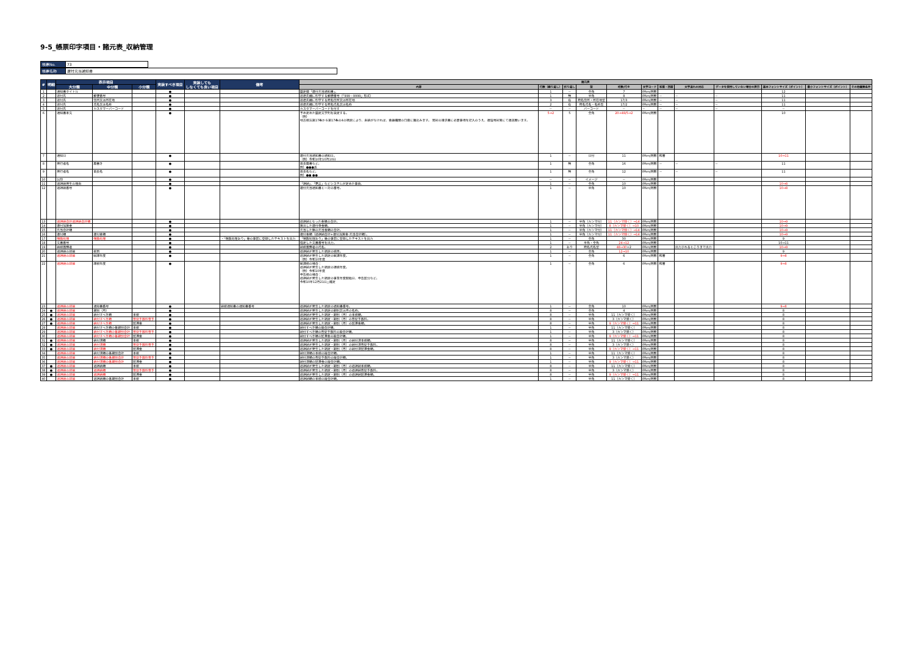9-5_帳票印字項目・諸元表_収納管理
| 帳票No. | 73 |
| 帳票名称 | 還付充当通知書 |
| # | 明細 | 表示項目 | | | 実装すべき項目 | 実装しても しなくても良い項目 | 備考 | 諸元表 | | | | | | | | | | | |
| --- | --- | --- | --- | --- | --- | --- | --- | --- | --- | --- | --- | --- | --- | --- | --- | --- | --- | --- | --- |
| | | 大分類 | 中分類 | 小分類 | | | | 内容 | 行数（繰り返し） | 折り返し | 型 | 桁数/行※ | 文字コード | 和暦・西暦 | 文字溢れの対応 | データを保持していない場合の表示 | 基本フォントサイズ（ポイント） | 最小フォントサイズ（ポイント） | その他編集条件 |
| 1 | | 通知書タイトル | | | ● | | | 固定値「還付充当通知書」。 | 1 | － | 全角 | 7 | IPAmj明朝 | | | | 12 | | |
| 2 | | 送付先 | 郵便番号 | | ● | | | 送達先欄に印字する郵便番号（「999－9999」形式） | 1 | 無 | 半角 | 8 | IPAmj明朝 | － | － | － | 11 | | |
| 3 | | 送付先 | 住所又は所在地 | | ● | | | 送達先欄に印字する宛名住所又は所在地 | 3 | 有 | 宛名住所・所在地型 | 17/3 | IPAmj明朝 | － | － | － | 11 | | |
| 4 | | 送付先 | 氏名又は名称 | | ● | | | 送達先欄に印字する宛名氏名又は名称 | 2 | 有 | 宛名氏名・名称型 | 17/2 | IPAmj明朝 | － | － | － | 11 | | |
| 5 | | 送付先 | カスタマーバーコード | | ● | | | カスタマーバーコードを付す | － | － | バーコード | － | － | － | － | － | － | | |
| 6 | | 通知書本文 | | | ● | | | 予め定めた固定文字列を設定する。 （例） 地方税法第17条から第17条の4の規定により、未納がなければ、金融機関の口座に振込みます。 同封の請求書に必要事項を記入のうえ、返信用封筒にて返送願います。 | 5→2 | 5 | 全角 | 20→48/5→2 | IPAmj明朝 | | | | 10 | | |
| 7 | | 通知日 | | | ● | | | 還付充当通知書の通知日。 （例）令和10年10月10日 | 1 | － | 日付 | 11 | IPAmj明朝 | 和暦 | | | 10→11 | | |
| 8 | | 発行者名 | 肩書き | | ● | | | 首長肩書など。 例）●●●長 | 1 | 無 | 全角 | 16 | IPAmj明朝 | － | － | － | 11 | | |
| 9 | | 発行者名 | 首長名 | | ● | | | 首長名など。 例）●● ●● | 1 | 無 | 全角 | 12 | IPAmj明朝 | － | － | － | 11 | | |
| 10 | | 公印 | | | ● | | | | － | － | イメージ | － | IPAmj明朝 | | | | | | |
| 11 | | 過誤納発生の理由 | | | ● | | | 「誤納」、「更正」などシステムが定めた事由。 | 1 | － | 全角 | 10 | IPAmj明朝 | | | | 10→8 | | |
| 12 | | 過誤納番号 | | | ● | | | 還付充当通知書と一対の番号。 | 1 | － | 半角 | 10 | IPAmj明朝 | | | | 10→8 | | |
| 13 | | 過誤納合計過誤納合計額 | | | ● | | | 過誤納となった金額の合計。 | 1 | － | 半角（カンマ付） | 11（カンマ除く）→14 | IPAmj明朝 | | | | 10→9 | | |
| 14 | | 還付加算金 | | | ● | | | 算出した還付傘金額。 | 1 | － | 半角（カンマ付） | 8（カンマ除く）→10 | IPAmj明朝 | | | | 10→9 | | |
| 15 | | 充当合計額 | | | ● | | | 充当した際の充当金額の合計。 | 1 | － | 半角（カンマ付） | 11（カンマ除く）→14 | IPAmj明朝 | | | | 10→9 | | |
| 16 | | 還付額 | 還付金額 | | ● | | | 還付金額（過誤納合計+還付加算金-充当合計額）。 | 1 | － | 半角（カンマ付） | 11（カンマ除く）→14 | IPAmj明朝 | | | | 10→9 | | |
| 17 | | 端数処理 | 端数処理 | | ● | | ・「端数処理あり」等の事前に登録したテキストを出力 | 「端数処理あり」等の事前に登録したテキストを出力 | 1 | － | 全角 | 30 | IPAmj明朝 | | | | 9 | | |
| 18 | | 文書番号 | | | ● | | | 指定した文書番号を出力。 | 1 | － | 半角・全角 | 24→12 | IPAmj明朝 | | | | 10→11 | | |
| 19 | | 納税義務者 | | | ● | | | 納税義務者の氏名。 | 2 | あり | 宛名氏名型 | 48→30 ×2 | IPAmj明朝 | | 出力されるところまで出力 | | 10→9 | | |
| 20 | | 過誤納の詳細 | 税目 | | ● | | | 過誤納が発生した調定の税目。 | 1 | － | 全角 | 12→10 | IPAmj明朝 | | | | 9 | | |
| 21 | | 過誤納の詳細 | 賦課年度 | | ● | | | 過誤納が発生した調定の賦課年度。 （例）令和10年度 | 1 | － | 全角 | 6 | IPAmj明朝 | 和暦 | | | 9→8 | | |
| 22 | | 過誤納の詳細 | 課税年度 | | ● | | | 賦課税の場合： 過誤納が発生した調定の課税年度。 （例）令和10年度 申告税の場合： 過誤納が発生した調定の事業年度開始日、申告区分など。 令和10年12月21日△確定 | 1 | － | 全角 | 6 | IPAmj明朝 | 和暦 | | | 9→8 | | |
| 23 | | 過誤納の詳細 | 通知書番号 | | ● | | 納税通知書の通知書番号 | 過誤納が発生した調定の通知書番号。 | 1 | － | 全角 | 10 | IPAmj明朝 | | | | 9→8 | | |
| 24 | ● | 過誤納の詳細 | 期別（月） | | ● | | | 過誤納が発生した調定の期別又は月の名称。 | 8 | － | 全角 | 4 | IPAmj明朝 | | | | 8 | | |
| 25 | ● | 過誤納の詳細 | 納付すべき額 | 本税 | ● | | | 過誤納が発生した調定・期別（月）の本税額。 | 8 | － | 半角 | 11（カンマ除く） | IPAmj明朝 | | | | 8 | | |
| 26 | ● | 過誤納の詳細 | 納付すべき額 | 督促手数料督手 | ● | | | 過誤納が発生した調定・期別（月）の督促手数料。 | 8 | － | 半角 | 3（カンマ除く） | IPAmj明朝 | | | | 8 | | |
| 27 | ● | 過誤納の詳細 | 納付すべき額 | 延滞金 | ● | | | 過誤納が発生した調定・期別（月）の延滞金額。 | 8 | － | 半角 | 9（カンマ除く）→11 | IPAmj明朝 | | | | 8 | | |
| 28 | | 過誤納の詳細 | 納付すべき額の各期別合計 | 本税 | ● | | | 納付すべき額の縦合計額。 | 1 | － | 半角 | 11（カンマ除く） | IPAmj明朝 | | | | 8 | | |
| 29 | | 過誤納の詳細 | 納付すべき額の各期別合計 | 督促手数料督手 | ● | | | 納付すべき額の督促手数料の縦合計額。 | 1 | － | 半角 | 3（カンマ除く） | IPAmj明朝 | | | | 8 | | |
| 30 | | 過誤納の詳細 | 納付すべき額の各期別合計 | 延滞金 | ● | | | 納付すべき額の延滞金の縦合計額。 | 1 | － | 半角 | 9（カンマ除く）→11 | IPAmj明朝 | | | | 8 | | |
| 31 | ● | 過誤納の詳細 | 納付済額 | 本税 | ● | | | 過誤納が発生した調定・期別（月）の納付済本税額。 | 8 | － | 半角 | 11（カンマ除く） | IPAmj明朝 | | | | 8 | | |
| 32 | ● | 過誤納の詳細 | 納付済額 | 督促手数料督手 | ● | | | 過誤納が発生した調定・期別（月）の納付済督促手数料。 | 8 | － | 半角 | 3（カンマ除く） | IPAmj明朝 | | | | 8 | | |
| 33 | ● | 過誤納の詳細 | 納付済額 | 延滞金 | ● | | | 過誤納が発生した調定・期別（月）の納付済延滞金額。 | 8 | － | 半角 | 9（カンマ除く）→11 | IPAmj明朝 | | | | 8 | | |
| 34 | | 過誤納の詳細 | 納付済額の各期別合計 | 本税 | ● | | | 納付済額の本税の縦合計額。 | 1 | － | 半角 | 11（カンマ除く） | IPAmj明朝 | | | | 8 | | |
| 35 | | 過誤納の詳細 | 納付済額の各期別合計 | 督促手数料督手 | ● | | | 納付済額の督促手数料の縦合計額。 | 1 | － | 半角 | 3（カンマ除く） | IPAmj明朝 | | | | 8 | | |
| 36 | | 過誤納の詳細 | 納付済額の各期別合計 | 延滞金 | ● | | | 納付済額の延滞金の縦合計額。 | 1 | － | 半角 | 9（カンマ除く）→11 | IPAmj明朝 | | | | 8 | | |
| 37 | ● | 過誤納の詳細 | 過誤納額 | 本税 | ● | | | 過誤納が発生した調定・期別（月）の過誤納本税額。 | 8 | － | 半角 | 11（カンマ除く） | IPAmj明朝 | | | | 8 | | |
| 38 | ● | 過誤納の詳細 | 過誤納額 | 督促手数料督手 | ● | | | 過誤納が発生した調定・期別（月）の過誤納督促手数料。 | 8 | － | 半角 | 3（カンマ除く） | IPAmj明朝 | | | | 8 | | |
| 39 | ● | 過誤納の詳細 | 過誤納額 | 延滞金 | ● | | | 過誤納が発生した調定・期別（月）の過誤納延滞金額。 | 8 | － | 半角 | 9（カンマ除く）→11 | IPAmj明朝 | | | | 8 | | |
| 40 | | 過誤納の詳細 | 過誤納額の各期別合計 | 本税 | ● | | | 過誤納額の本税の縦合計額。 | 1 | － | 半角 | 11（カンマ除く） | IPAmj明朝 | | | | 8 | | |